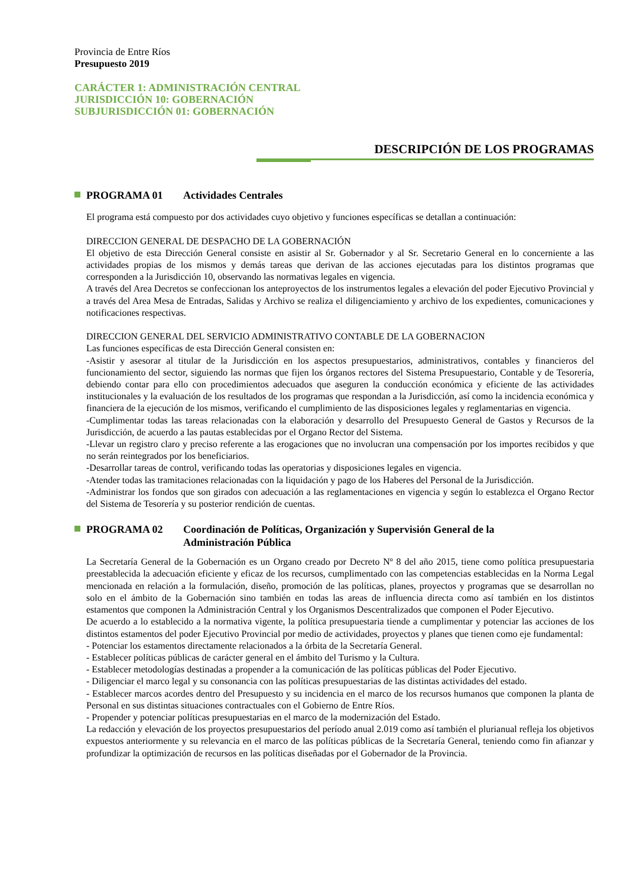Provincia de Entre Ríos
Presupuesto 2019
CARÁCTER 1: ADMINISTRACIÓN CENTRAL
JURISDICCIÓN 10: GOBERNACIÓN
SUBJURISDICCIÓN 01: GOBERNACIÓN
DESCRIPCIÓN DE LOS PROGRAMAS
PROGRAMA 01 Actividades Centrales
El programa está compuesto por dos actividades cuyo objetivo y funciones específicas se detallan a continuación:
DIRECCION GENERAL DE DESPACHO DE LA GOBERNACIÓN
El objetivo de esta Dirección General consiste en asistir al Sr. Gobernador y al Sr. Secretario General en lo concerniente a las actividades propias de los mismos y demás tareas que derivan de las acciones ejecutadas para los distintos programas que corresponden a la Jurisdicción 10, observando las normativas legales en vigencia.
A través del Area Decretos se confeccionan los anteproyectos de los instrumentos legales a elevación del poder Ejecutivo Provincial y a través del Area Mesa de Entradas, Salidas y Archivo se realiza el diligenciamiento y archivo de los expedientes, comunicaciones y notificaciones respectivas.
DIRECCION GENERAL DEL SERVICIO ADMINISTRATIVO CONTABLE DE LA GOBERNACION
Las funciones específicas de esta Dirección General consisten en:
-Asistir y asesorar al titular de la Jurisdicción en los aspectos presupuestarios, administrativos, contables y financieros del funcionamiento del sector, siguiendo las normas que fijen los órganos rectores del Sistema Presupuestario, Contable y de Tesorería, debiendo contar para ello con procedimientos adecuados que aseguren la conducción económica y eficiente de las actividades institucionales y la evaluación de los resultados de los programas que respondan a la Jurisdicción, así como la incidencia económica y financiera de la ejecución de los mismos, verificando el cumplimiento de las disposiciones legales y reglamentarias en vigencia.
-Cumplimentar todas las tareas relacionadas con la elaboración y desarrollo del Presupuesto General de Gastos y Recursos de la Jurisdicción, de acuerdo a las pautas establecidas por el Organo Rector del Sistema.
-Llevar un registro claro y preciso referente a las erogaciones que no involucran una compensación por los importes recibidos y que no serán reintegrados por los beneficiarios.
-Desarrollar tareas de control, verificando todas las operatorias y disposiciones legales en vigencia.
-Atender todas las tramitaciones relacionadas con la liquidación y pago de los Haberes del Personal de la Jurisdicción.
-Administrar los fondos que son girados con adecuación a las reglamentaciones en vigencia y según lo establezca el Organo Rector del Sistema de Tesorería y su posterior rendición de cuentas.
PROGRAMA 02 Coordinación de Políticas, Organización y Supervisión General de la
Administración Pública
La Secretaría General de la Gobernación es un Organo creado por Decreto Nº 8 del año 2015, tiene como política presupuestaria preestablecida la adecuación eficiente y eficaz de los recursos, cumplimentado con las competencias establecidas en la Norma Legal mencionada en relación a la formulación, diseño, promoción de las políticas, planes, proyectos y programas que se desarrollan no solo en el ámbito de la Gobernación sino también en todas las areas de influencia directa como así también en los distintos estamentos que componen la Administración Central y los Organismos Descentralizados que componen el Poder Ejecutivo.
De acuerdo a lo establecido a la normativa vigente, la política presupuestaria tiende a cumplimentar y potenciar las acciones de los distintos estamentos del poder Ejecutivo Provincial por medio de actividades, proyectos y planes que tienen como eje fundamental:
- Potenciar los estamentos directamente relacionados a la órbita de la Secretaría General.
- Establecer políticas públicas de carácter general en el ámbito del Turismo y la Cultura.
- Establecer metodologías destinadas a propender a la comunicación de las políticas públicas del Poder Ejecutivo.
- Diligenciar el marco legal y su consonancia con las políticas presupuestarias de las distintas actividades del estado.
- Establecer marcos acordes dentro del Presupuesto y su incidencia en el marco de los recursos humanos que componen la planta de Personal en sus distintas situaciones contractuales con el Gobierno de Entre Ríos.
- Propender y potenciar políticas presupuestarias en el marco de la modernización del Estado.
La redacción y elevación de los proyectos presupuestarios del período anual 2.019 como así también el plurianual refleja los objetivos expuestos anteriormente y su relevancia en el marco de las políticas públicas de la Secretaría General, teniendo como fin afianzar y profundizar la optimización de recursos en las políticas diseñadas por el Gobernador de la Provincia.